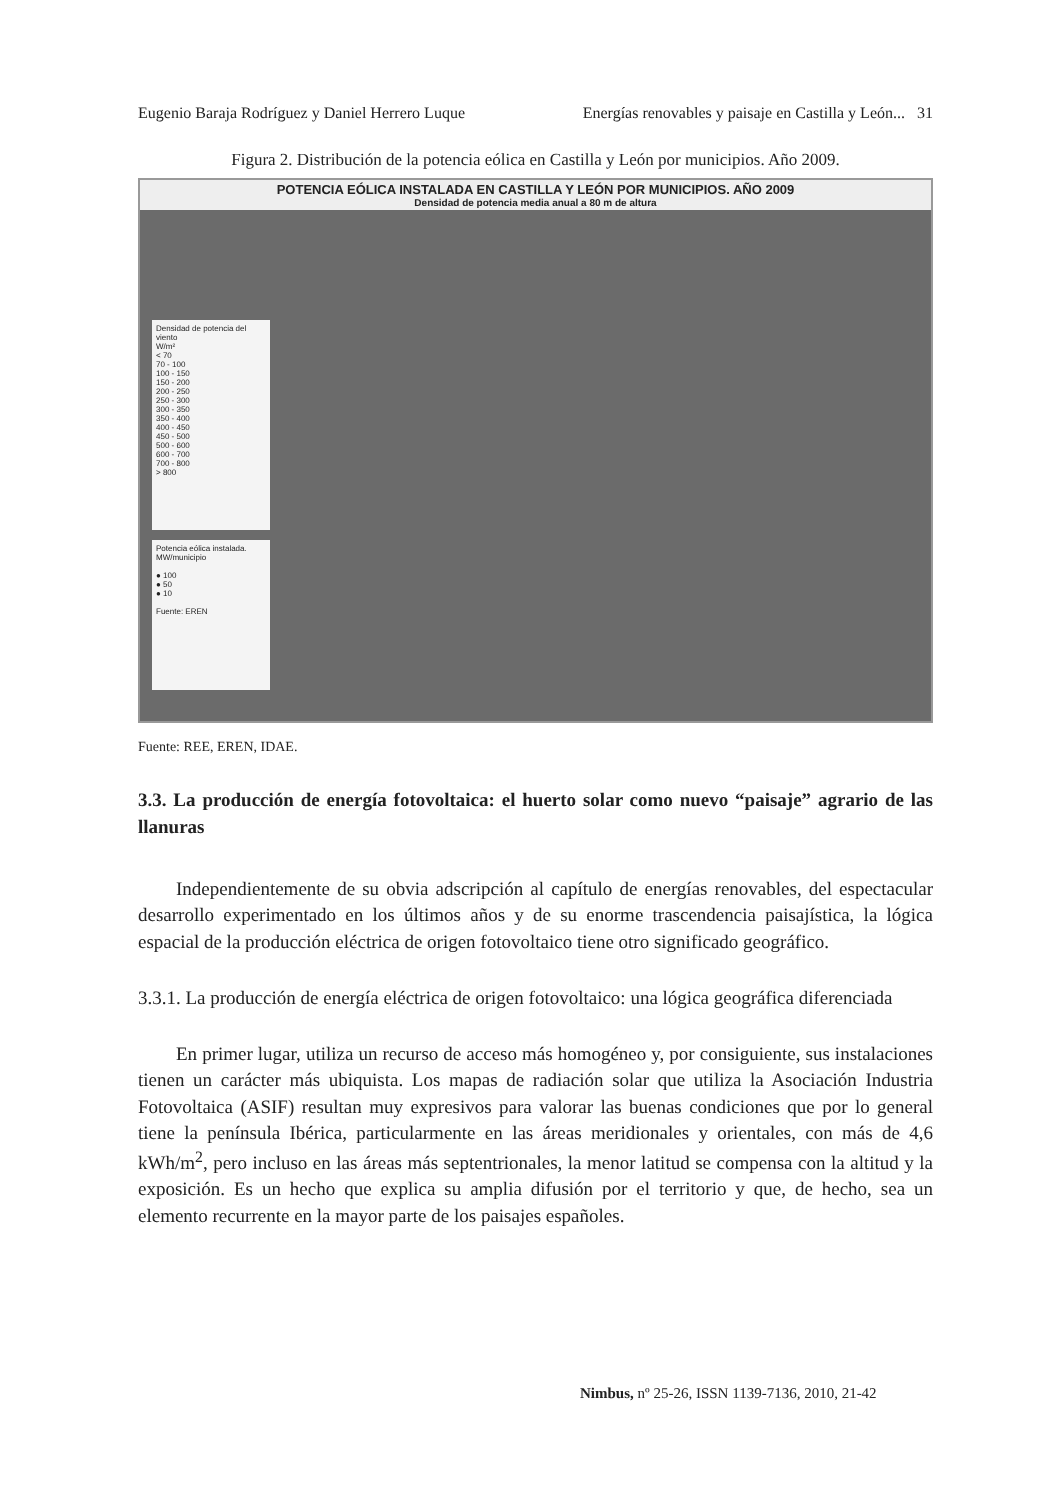Eugenio Baraja Rodríguez y Daniel Herrero Luque Energías renovables y paisaje en Castilla y León... 31
Figura 2. Distribución de la potencia eólica en Castilla y León por municipios. Año 2009.
POTENCIA EÓLICA INSTALADA EN CASTILLA Y LEÓN POR MUNICIPIOS. AÑO 2009
Densidad de potencia media anual a 80 m de altura
Densidad de potencia del viento
W/m²
< 70
70 - 100
100 - 150
150 - 200
200 - 250
250 - 300
300 - 350
350 - 400
400 - 450
450 - 500
500 - 600
600 - 700
700 - 800
> 800
Potencia eólica instalada. MW/municipio
● 100
● 50
● 10
Fuente: EREN
Fuente: REE, EREN, IDAE.
3.3. La producción de energía fotovoltaica: el huerto solar como nuevo “paisaje” agrario de las llanuras
Independientemente de su obvia adscripción al capítulo de energías renovables, del espectacular desarrollo experimentado en los últimos años y de su enorme trascendencia paisajística, la lógica espacial de la producción eléctrica de origen fotovoltaico tiene otro significado geográfico.
3.3.1. La producción de energía eléctrica de origen fotovoltaico: una lógica geográfica diferenciada
En primer lugar, utiliza un recurso de acceso más homogéneo y, por consiguiente, sus instalaciones tienen un carácter más ubiquista. Los mapas de radiación solar que utiliza la Asociación Industria Fotovoltaica (ASIF) resultan muy expresivos para valorar las buenas condiciones que por lo general tiene la península Ibérica, particularmente en las áreas meridionales y orientales, con más de 4,6 kWh/m<sup>2</sup>, pero incluso en las áreas más septentrionales, la menor latitud se compensa con la altitud y la exposición. Es un hecho que explica su amplia difusión por el territorio y que, de hecho, sea un elemento recurrente en la mayor parte de los paisajes españoles.
Nimbus, nº 25-26, ISSN 1139-7136, 2010, 21-42